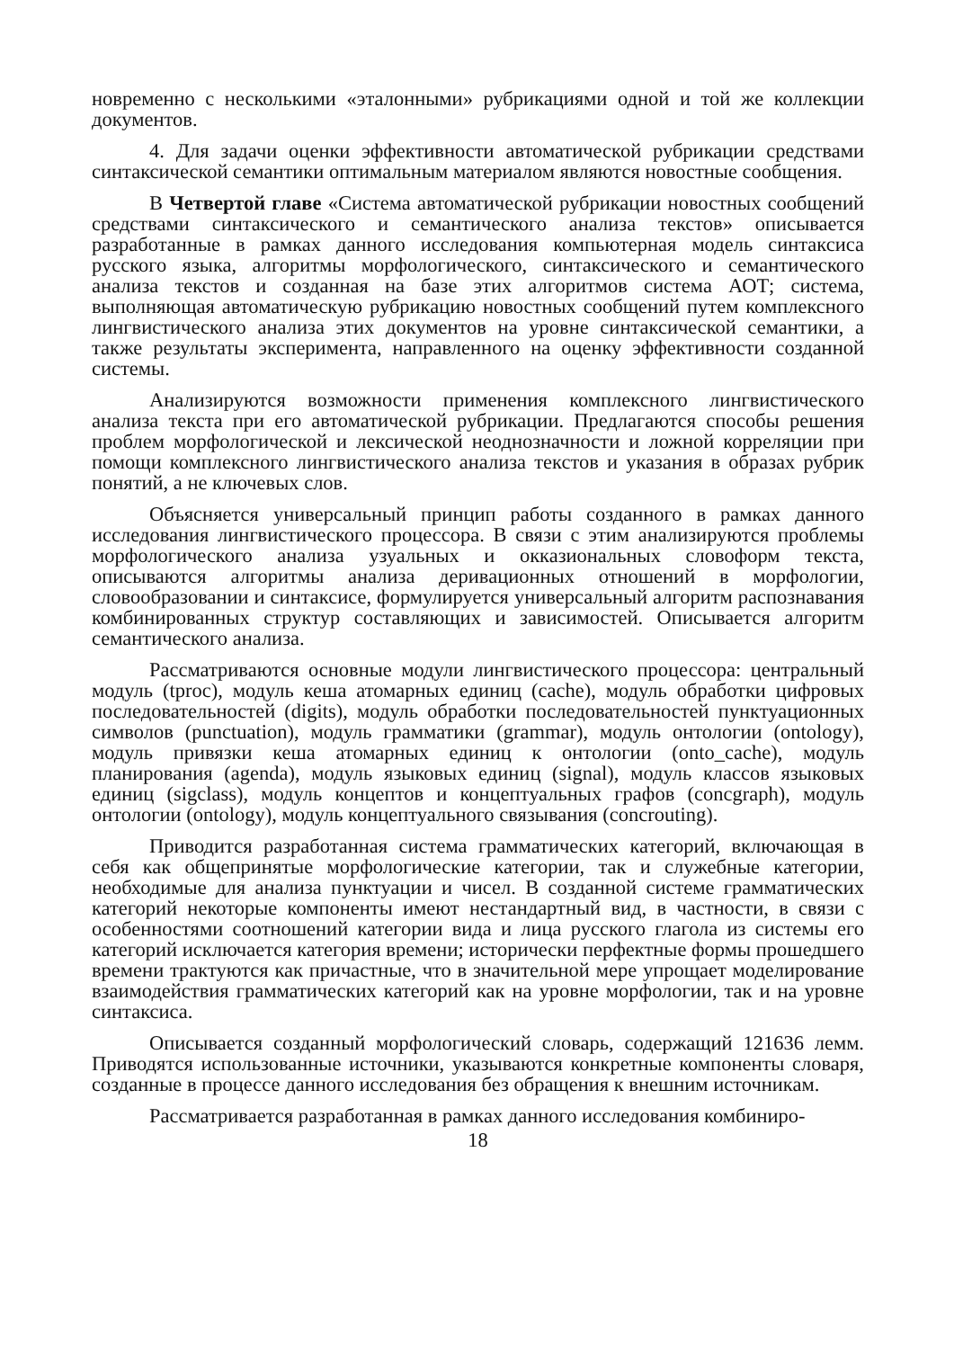новременно с несколькими «эталонными» рубрикациями одной и той же коллекции документов.
4. Для задачи оценки эффективности автоматической рубрикации средствами синтаксической семантики оптимальным материалом являются новостные сообщения.
В Четвертой главе «Система автоматической рубрикации новостных сообщений средствами синтаксического и семантического анализа текстов» описывается разработанные в рамках данного исследования компьютерная модель синтаксиса русского языка, алгоритмы морфологического, синтаксического и семантического анализа текстов и созданная на базе этих алгоритмов система АОТ; система, выполняющая автоматическую рубрикацию новостных сообщений путем комплексного лингвистического анализа этих документов на уровне синтаксической семантики, а также результаты эксперимента, направленного на оценку эффективности созданной системы.
Анализируются возможности применения комплексного лингвистического анализа текста при его автоматической рубрикации. Предлагаются способы решения проблем морфологической и лексической неоднозначности и ложной корреляции при помощи комплексного лингвистического анализа текстов и указания в образах рубрик понятий, а не ключевых слов.
Объясняется универсальный принцип работы созданного в рамках данного исследования лингвистического процессора. В связи с этим анализируются проблемы морфологического анализа узуальных и окказиональных словоформ текста, описываются алгоритмы анализа деривационных отношений в морфологии, словообразовании и синтаксисе, формулируется универсальный алгоритм распознавания комбинированных структур составляющих и зависимостей. Описывается алгоритм семантического анализа.
Рассматриваются основные модули лингвистического процессора: центральный модуль (tproc), модуль кеша атомарных единиц (cache), модуль обработки цифровых последовательностей (digits), модуль обработки последовательностей пунктуационных символов (punctuation), модуль грамматики (grammar), модуль онтологии (ontology), модуль привязки кеша атомарных единиц к онтологии (onto_cache), модуль планирования (agenda), модуль языковых единиц (signal), модуль классов языковых единиц (sigclass), модуль концептов и концептуальных графов (concgraph), модуль онтологии (ontology), модуль концептуального связывания (concrouting).
Приводится разработанная система грамматических категорий, включающая в себя как общепринятые морфологические категории, так и служебные категории, необходимые для анализа пунктуации и чисел. В созданной системе грамматических категорий некоторые компоненты имеют нестандартный вид, в частности, в связи с особенностями соотношений категории вида и лица русского глагола из системы его категорий исключается категория времени; исторически перфектные формы прошедшего времени трактуются как причастные, что в значительной мере упрощает моделирование взаимодействия грамматических категорий как на уровне морфологии, так и на уровне синтаксиса.
Описывается созданный морфологический словарь, содержащий 121636 лемм. Приводятся использованные источники, указываются конкретные компоненты словаря, созданные в процессе данного исследования без обращения к внешним источникам.
Рассматривается разработанная в рамках данного исследования комбиниро-
18